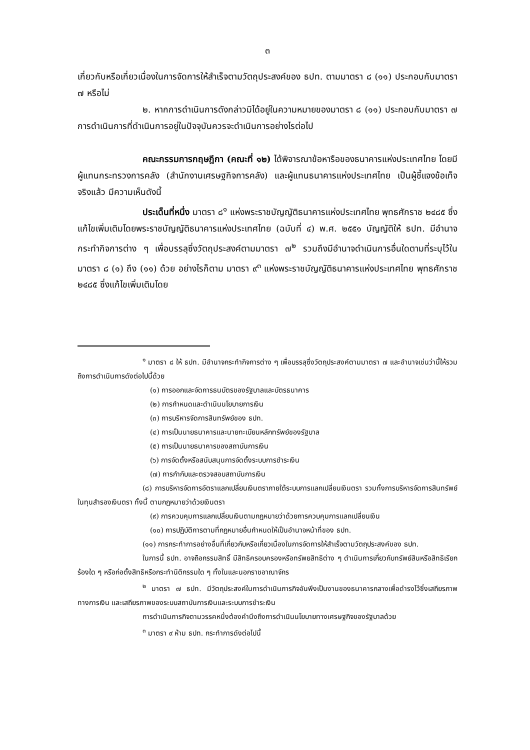๓
เกี่ยวกับหรือเกี่ยวเนื่องในการจัดการให้สำเร็จตามวัตถุประสงค์ของ ธปท. ตามมาตรา ๘ (๑๑) ประกอบกับมาตรา ๗ หรือไม่
๒. หากการดำเนินการดังกล่าวมิได้อยู่ในความหมายของมาตรา ๘ (๑๑) ประกอบกับมาตรา ๗ การดำเนินการที่ดำเนินการอยู่ในปัจจุบันควรจะดำเนินการอย่างไรต่อไป
คณะกรรมการกฤษฎีกา (คณะที่ ๑๒) ได้พิจารณาข้อหารือของธนาคารแห่งประเทศไทย โดยมีผู้แทนกระทรวงการคลัง (สำนักงานเศรษฐกิจการคลัง) และผู้แทนธนาคารแห่งประเทศไทย เป็นผู้ชี้แจงข้อเท็จจริงแล้ว มีความเห็นดังนี้
ประเด็นที่หนึ่ง มาตรา ๘<sup>๑</sup> แห่งพระราชบัญญัติธนาคารแห่งประเทศไทย พุทธศักราช ๒๔๘๕ ซึ่งแก้ไขเพิ่มเติมโดยพระราชบัญญัติธนาคารแห่งประเทศไทย (ฉบับที่ ๔) พ.ศ. ๒๕๕๑ บัญญัติให้ ธปท. มีอำนาจกระทำกิจการต่าง ๆ เพื่อบรรลุซึ่งวัตถุประสงค์ตามมาตรา ๗<sup>๒</sup> รวมถึงมีอำนาจดำเนินการอื่นใดตามที่ระบุไว้ในมาตรา ๘ (๑) ถึง (๑๑) ด้วย อย่างไรก็ตาม มาตรา ๙<sup>๓</sup> แห่งพระราชบัญญัติธนาคารแห่งประเทศไทย พุทธศักราช ๒๔๘๕ ซึ่งแก้ไขเพิ่มเติมโดย
<sup>๑</sup> มาตรา ๘ ให้ ธปท. มีอำนาจกระทำกิจการต่าง ๆ เพื่อบรรลุซึ่งวัตถุประสงค์ตามมาตรา ๗ และอำนาจเช่นว่านี้ให้รวมถึงการดำเนินการดังต่อไปนี้ด้วย
(๑) การออกและจัดการธนบัตรของรัฐบาลและบัตรธนาคาร
(๒) การกำหนดและดำเนินนโยบายการเงิน
(๓) การบริหารจัดการสินทรัพย์ของ ธปท.
(๔) การเป็นนายธนาคารและนายทะเบียนหลักทรัพย์ของรัฐบาล
(๕) การเป็นนายธนาคารของสถาบันการเงิน
(๖) การจัดตั้งหรือสนับสนุนการจัดตั้งระบบการชำระเงิน
(๗) การกำกับและตรวจสอบสถาบันการเงิน
(๘) การบริหารจัดการอัตราแลกเปลี่ยนเงินตราภายใต้ระบบการแลกเปลี่ยนเงินตรา รวมทั้งการบริหารจัดการสินทรัพย์ในทุนสำรองเงินตรา ทั้งนี้ ตามกฎหมายว่าด้วยเงินตรา
(๙) การควบคุมการแลกเปลี่ยนเงินตามกฎหมายว่าด้วยการควบคุมการแลกเปลี่ยนเงิน
(๑๐) การปฏิบัติการตามที่กฎหมายอื่นกำหนดให้เป็นอำนาจหน้าที่ของ ธปท.
(๑๑) การกระทำการอย่างอื่นที่เกี่ยวกับหรือเกี่ยวเนื่องในการจัดการให้สำเร็จตามวัตถุประสงค์ของ ธปท.
ในการนี้ ธปท. อาจถือกรรมสิทธิ์ มีสิทธิครอบครองหรือทรัพยสิทธิต่าง ๆ ดำเนินการเกี่ยวกับทรัพย์สินหรือสิทธิเรียกร้องใด ๆ หรือก่อตั้งสิทธิหรือกระทำนิติกรรมใด ๆ ทั้งในและนอกราชอาณาจักร
<sup>๒</sup> มาตรา ๗ ธปท. มีวัตถุประสงค์ในการดำเนินภารกิจอันพึงเป็นงานของธนาคารกลางเพื่อดำรงไว้ซึ่งเสถียรภาพทางการเงิน และเสถียรภาพของระบบสถาบันการเงินและระบบการชำระเงิน
การดำเนินภารกิจตามวรรคหนึ่งต้องคำนึงถึงการดำเนินนโยบายทางเศรษฐกิจของรัฐบาลด้วย
<sup>๓</sup> มาตรา ๙ ห้าม ธปท. กระทำการดังต่อไปนี้